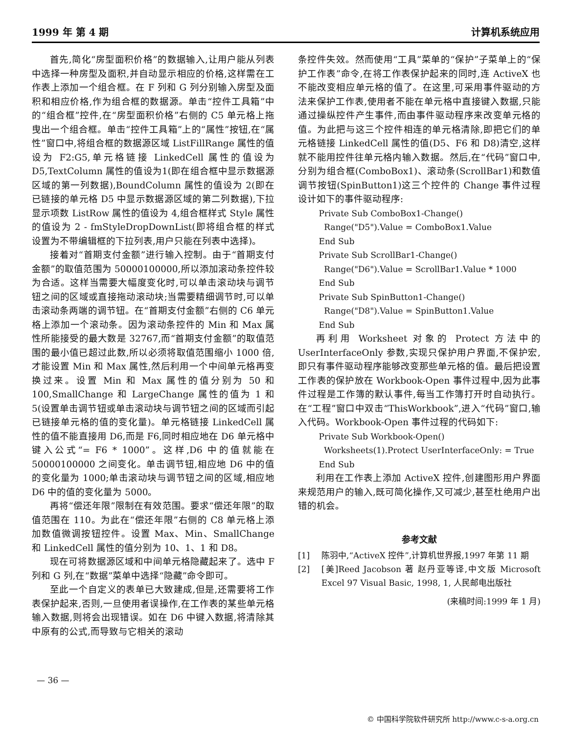1999 年 第 4 期 计算机系统应用
首先,简化“房型面积价格”的数据输入,让用户能从列表中选择一种房型及面积,并自动显示相应的价格,这样需在工作表上添加一个组合框。在 F 列和 G 列分别输入房型及面积和相应价格,作为组合框的数据源。单击“控件工具箱”中的“组合框”控件,在“房型面积价格”右侧的 C5 单元格上拖曳出一个组合框。单击“控件工具箱”上的“属性”按钮,在“属性”窗口中,将组合框的数据源区域 ListFillRange 属性的值设为 F2:G5,单元格链接 LinkedCell 属性的值设为 D5,TextColumn 属性的值设为1(即在组合框中显示数据源区域的第一列数据),BoundColumn 属性的值设为 2(即在已链接的单元格 D5 中显示数据源区域的第二列数据),下拉显示项数 ListRow 属性的值设为 4,组合框样式 Style 属性的值设为 2 - fmStyleDropDownList(即将组合框的样式设置为不带编辑框的下拉列表,用户只能在列表中选择)。
接着对“首期支付金额”进行输入控制。由于“首期支付金额”的取值范围为 50000100000,所以添加滚动条控件较为合适。这样当需要大幅度变化时,可以单击滚动块与调节钮之间的区域或直接拖动滚动块;当需要精细调节时,可以单击滚动条两端的调节钮。在“首期支付金额”右侧的 C6 单元格上添加一个滚动条。因为滚动条控件的 Min 和 Max 属性所能接受的最大数是 32767,而“首期支付金额”的取值范围的最小值已超过此数,所以必须将取值范围缩小 1000 倍,才能设置 Min 和 Max 属性,然后利用一个中间单元格再变换过来。设置 Min 和 Max 属性的值分别为 50 和 100,SmallChange 和 LargeChange 属性的值为 1 和 5(设置单击调节钮或单击滚动块与调节钮之间的区域而引起已链接单元格的值的变化量)。单元格链接 LinkedCell 属性的值不能直接用 D6,而是 F6,同时相应地在 D6 单元格中键入公式“= F6 * 1000”。这样,D6 中的值就能在 50000100000 之间变化。单击调节钮,相应地 D6 中的值的变化量为 1000;单击滚动块与调节钮之间的区域,相应地 D6 中的值的变化量为 5000。
再将“偿还年限”限制在有效范围。要求“偿还年限”的取值范围在 110。为此在“偿还年限”右侧的 C8 单元格上添加数值微调按钮控件。设置 Max、Min、SmallChange 和 LinkedCell 属性的值分别为 10、1、1 和 D8。
现在可将数据源区域和中间单元格隐藏起来了。选中 F 列和 G 列,在“数据”菜单中选择“隐藏”命令即可。
至此一个自定义的表单已大致建成,但是,还需要将工作表保护起来,否则,一旦使用者误操作,在工作表的某些单元格输入数据,则将会出现错误。如在 D6 中键入数据,将清除其中原有的公式,而导致与它相关的滚动
条控件失效。然而使用“工具”菜单的“保护”子菜单上的“保护工作表”命令,在将工作表保护起来的同时,连 ActiveX 也不能改变相应单元格的值了。在这里,可采用事件驱动的方法来保护工作表,使用者不能在单元格中直接键入数据,只能通过操纵控件产生事件,而由事件驱动程序来改变单元格的值。为此把与这三个控件相连的单元格清除,即把它们的单元格链接 LinkedCell 属性的值(D5、F6 和 D8)清空,这样就不能用控件往单元格内输入数据。然后,在“代码”窗口中,分别为组合框(ComboBox1)、滚动条(ScrollBar1)和数值调节按钮(SpinButton1)这三个控件的 Change 事件过程设计如下的事件驱动程序:
Private Sub ComboBox1-Change() Range("D5").Value = ComboBox1.Value End Sub Private Sub ScrollBar1-Change() Range("D6").Value = ScrollBar1.Value * 1000 End Sub Private Sub SpinButton1-Change() Range("D8").Value = SpinButton1.Value End Sub
再利用 Worksheet 对象的 Protect 方法中的 UserInterfaceOnly 参数,实现只保护用户界面,不保护宏,即只有事件驱动程序能够改变那些单元格的值。最后把设置工作表的保护放在 Workbook-Open 事件过程中,因为此事件过程是工作簿的默认事件,每当工作簿打开时自动执行。在“工程”窗口中双击“ThisWorkbook”,进入“代码”窗口,输入代码。Workbook-Open 事件过程的代码如下:
Private Sub Workbook-Open() Worksheets(1).Protect UserInterfaceOnly: = True End Sub
利用在工作表上添加 ActiveX 控件,创建图形用户界面来规范用户的输入,既可简化操作,又可减少,甚至杜绝用户出错的机会。
参考文献
[1] 陈羽中,“ActiveX 控件”,计算机世界报,1997 年第 11 期
[2] [美]Reed Jacobson 著 赵丹亚等译,中文版 Microsoft Excel 97 Visual Basic, 1998, 1, 人民邮电出版社
(来稿时间:1999 年 1 月)
— 36 —
© 中国科学院软件研究所 http://www.c-s-a.org.cn